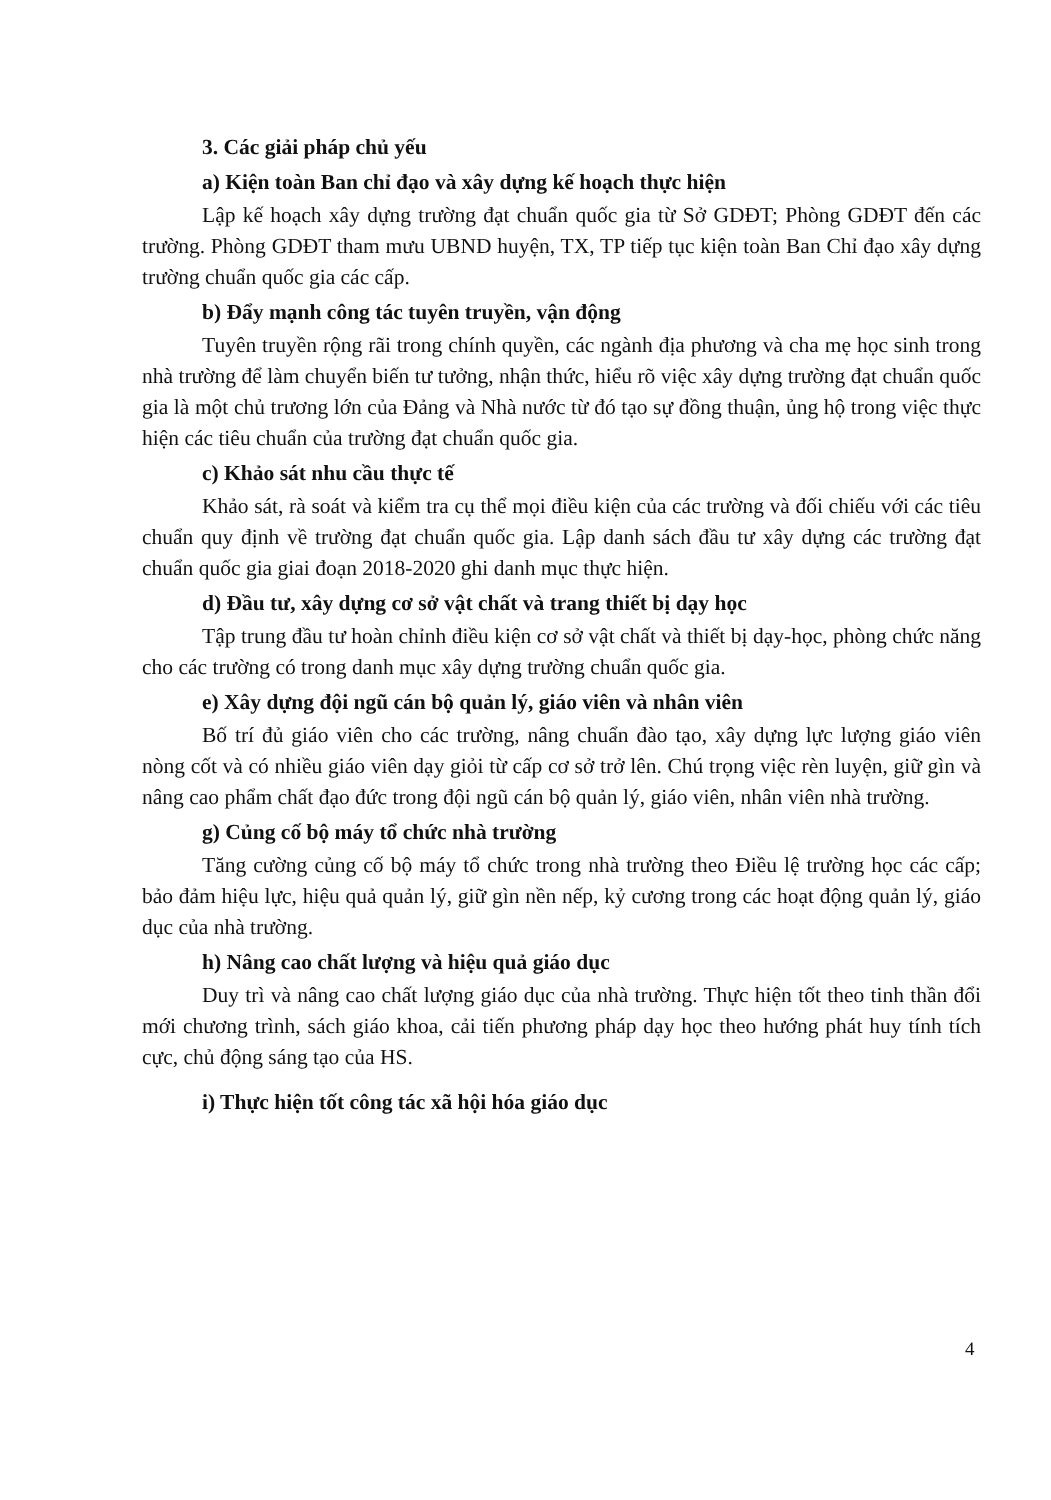3. Các giải pháp chủ yếu
a) Kiện toàn Ban chỉ đạo và xây dựng kế hoạch thực hiện
Lập kế hoạch xây dựng trường đạt chuẩn quốc gia từ Sở GDĐT; Phòng GDĐT đến các trường. Phòng GDĐT tham mưu UBND huyện, TX, TP tiếp tục kiện toàn Ban Chỉ đạo xây dựng trường chuẩn quốc gia các cấp.
b) Đẩy mạnh công tác tuyên truyền, vận động
Tuyên truyền rộng rãi trong chính quyền, các ngành địa phương và cha mẹ học sinh trong nhà trường để làm chuyển biến tư tưởng, nhận thức, hiểu rõ việc xây dựng trường đạt chuẩn quốc gia là một chủ trương lớn của Đảng và Nhà nước từ đó tạo sự đồng thuận, ủng hộ trong việc thực hiện các tiêu chuẩn của trường đạt chuẩn quốc gia.
c) Khảo sát nhu cầu thực tế
Khảo sát, rà soát và kiểm tra cụ thể mọi điều kiện của các trường và đối chiếu với các tiêu chuẩn quy định về trường đạt chuẩn quốc gia. Lập danh sách đầu tư xây dựng các trường đạt chuẩn quốc gia giai đoạn 2018-2020 ghi danh mục thực hiện.
d) Đầu tư, xây dựng cơ sở vật chất và trang thiết bị dạy học
Tập trung đầu tư hoàn chỉnh điều kiện cơ sở vật chất và thiết bị dạy-học, phòng chức năng cho các trường có trong danh mục xây dựng trường chuẩn quốc gia.
e) Xây dựng đội ngũ cán bộ quản lý, giáo viên và nhân viên
Bố trí đủ giáo viên cho các trường, nâng chuẩn đào tạo, xây dựng lực lượng giáo viên nòng cốt và có nhiều giáo viên dạy giỏi từ cấp cơ sở trở lên. Chú trọng việc rèn luyện, giữ gìn và nâng cao phẩm chất đạo đức trong đội ngũ cán bộ quản lý, giáo viên, nhân viên nhà trường.
g) Củng cố bộ máy tổ chức nhà trường
Tăng cường củng cố bộ máy tổ chức trong nhà trường theo Điều lệ trường học các cấp; bảo đảm hiệu lực, hiệu quả quản lý, giữ gìn nền nếp, kỷ cương trong các hoạt động quản lý, giáo dục của nhà trường.
h) Nâng cao chất lượng và hiệu quả giáo dục
Duy trì và nâng cao chất lượng giáo dục của nhà trường. Thực hiện tốt theo tinh thần đổi mới chương trình, sách giáo khoa, cải tiến phương pháp dạy học theo hướng phát huy tính tích cực, chủ động sáng tạo của HS.
i) Thực hiện tốt công tác xã hội hóa giáo dục
4